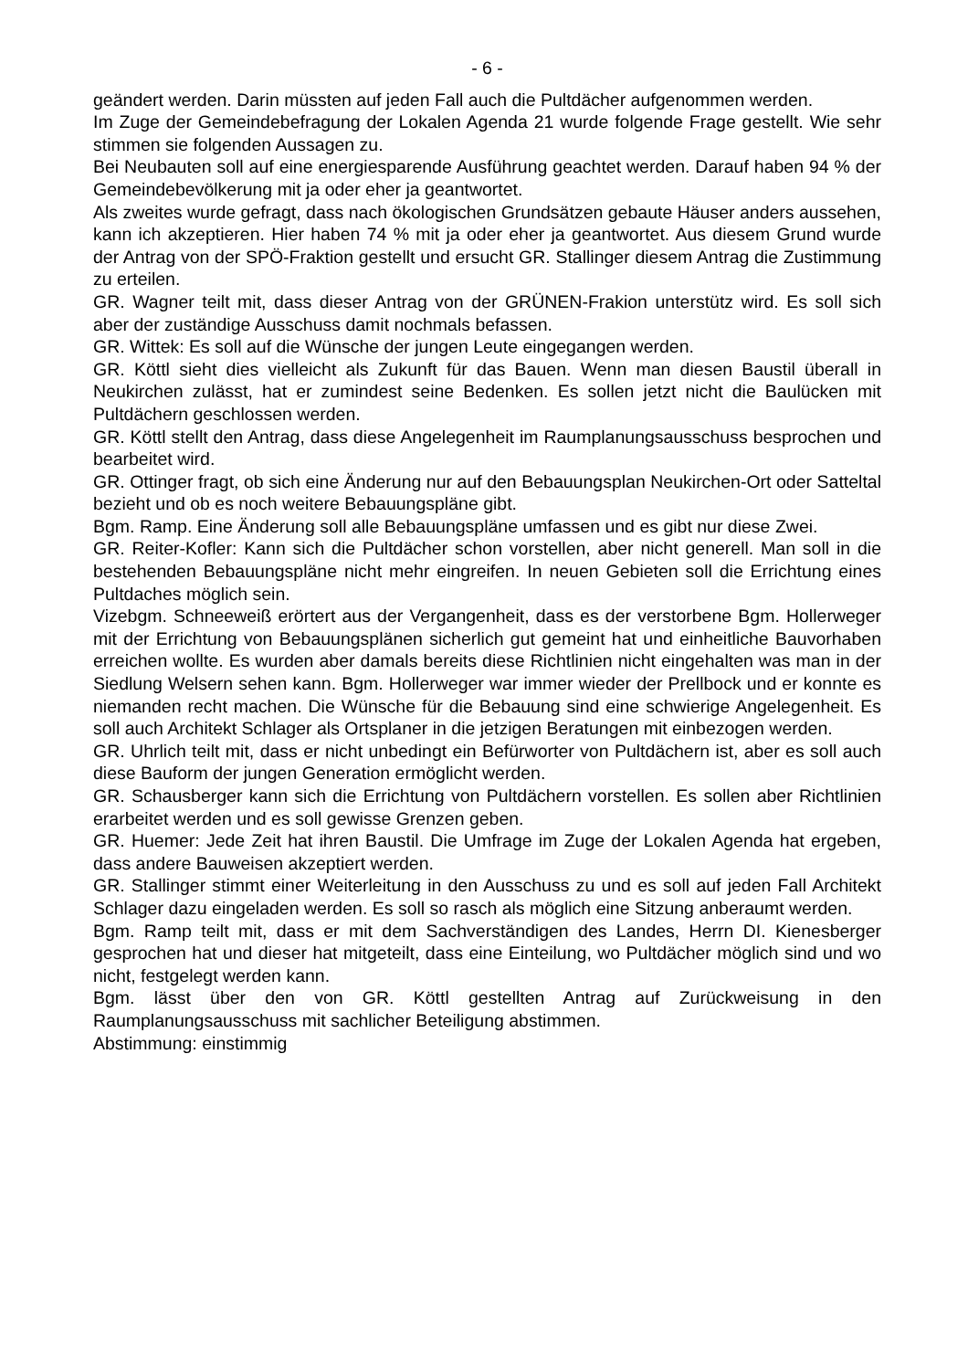- 6 -
geändert werden. Darin müssten auf jeden Fall auch die Pultdächer aufgenommen werden.
Im Zuge der Gemeindebefragung der Lokalen Agenda 21 wurde folgende Frage gestellt. Wie sehr stimmen sie folgenden Aussagen zu.
Bei Neubauten soll auf eine energiesparende Ausführung geachtet werden. Darauf haben 94 % der Gemeindebevölkerung mit ja oder eher ja geantwortet.
Als zweites wurde gefragt, dass nach ökologischen Grundsätzen gebaute Häuser anders aussehen, kann ich akzeptieren. Hier haben 74 % mit ja oder eher ja geantwortet. Aus diesem Grund wurde der Antrag von der SPÖ-Fraktion gestellt und ersucht GR. Stallinger diesem Antrag die Zustimmung zu erteilen.
GR. Wagner teilt mit, dass dieser Antrag von der GRÜNEN-Frakion unterstütz wird. Es soll sich aber der zuständige Ausschuss damit nochmals befassen.
GR. Wittek: Es soll auf die Wünsche der jungen Leute eingegangen werden.
GR. Köttl sieht dies vielleicht als Zukunft für das Bauen. Wenn man diesen Baustil überall in Neukirchen zulässt, hat er zumindest seine Bedenken. Es sollen jetzt nicht die Baulücken mit Pultdächern geschlossen werden.
GR. Köttl stellt den Antrag, dass diese Angelegenheit im Raumplanungsausschuss besprochen und bearbeitet wird.
GR. Ottinger fragt, ob sich eine Änderung nur auf den Bebauungsplan Neukirchen-Ort oder Satteltal bezieht und ob es noch weitere Bebauungspläne gibt.
Bgm. Ramp. Eine Änderung soll alle Bebauungspläne umfassen und es gibt nur diese Zwei.
GR. Reiter-Kofler: Kann sich die Pultdächer schon vorstellen, aber nicht generell. Man soll in die bestehenden Bebauungspläne nicht mehr eingreifen. In neuen Gebieten soll die Errichtung eines Pultdaches möglich sein.
Vizebgm. Schneeweiß erörtert aus der Vergangenheit, dass es der verstorbene Bgm. Hollerweger mit der Errichtung von Bebauungsplänen sicherlich gut gemeint hat und einheitliche Bauvorhaben erreichen wollte. Es wurden aber damals bereits diese Richtlinien nicht eingehalten was man in der Siedlung Welsern sehen kann. Bgm. Hollerweger war immer wieder der Prellbock und er konnte es niemanden recht machen. Die Wünsche für die Bebauung sind eine schwierige Angelegenheit. Es soll auch Architekt Schlager als Ortsplaner in die jetzigen Beratungen mit einbezogen werden.
GR. Uhrlich teilt mit, dass er nicht unbedingt ein Befürworter von Pultdächern ist, aber es soll auch diese Bauform der jungen Generation ermöglicht werden.
GR. Schausberger kann sich die Errichtung von Pultdächern vorstellen. Es sollen aber Richtlinien erarbeitet werden und es soll gewisse Grenzen geben.
GR. Huemer: Jede Zeit hat ihren Baustil. Die Umfrage im Zuge der Lokalen Agenda hat ergeben, dass andere Bauweisen akzeptiert werden.
GR. Stallinger stimmt einer Weiterleitung in den Ausschuss zu und es soll auf jeden Fall Architekt Schlager dazu eingeladen werden. Es soll so rasch als möglich eine Sitzung anberaumt werden.
Bgm. Ramp teilt mit, dass er mit dem Sachverständigen des Landes, Herrn DI. Kienesberger gesprochen hat und dieser hat mitgeteilt, dass eine Einteilung, wo Pultdächer möglich sind und wo nicht, festgelegt werden kann.
Bgm. lässt über den von GR. Köttl gestellten Antrag auf Zurückweisung in den Raumplanungsausschuss mit sachlicher Beteiligung abstimmen.
Abstimmung: einstimmig